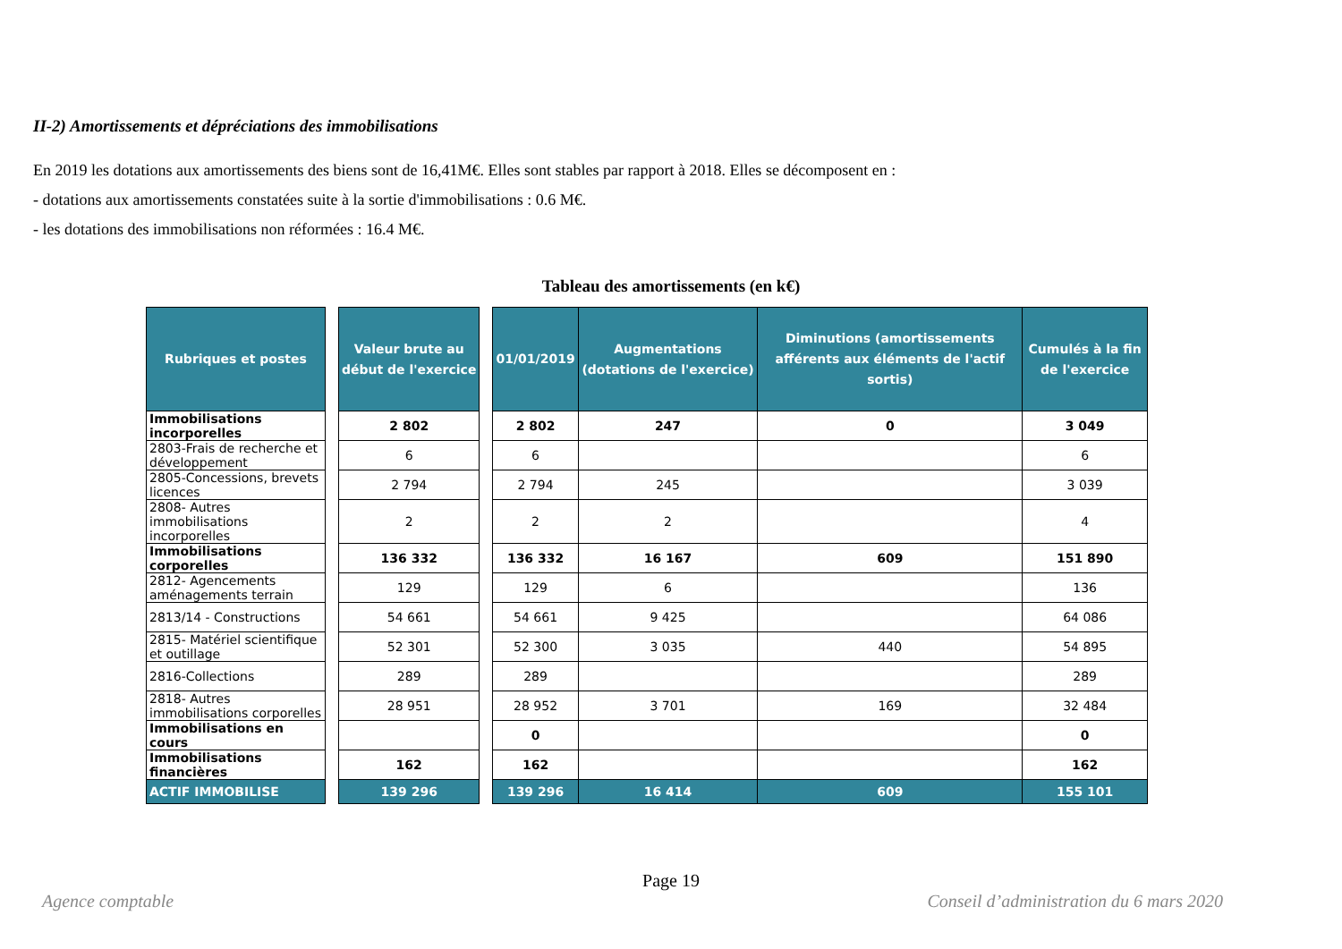II-2) Amortissements et dépréciations des immobilisations
En 2019 les dotations aux amortissements des biens sont de 16,41M€. Elles sont stables par rapport à 2018. Elles se décomposent en :
- dotations aux amortissements constatées suite à la sortie d'immobilisations : 0.6 M€.
- les dotations des immobilisations non réformées : 16.4 M€.
Tableau des amortissements (en k€)
| Rubriques et postes | | Valeur brute au début de l'exercice | | 01/01/2019 | Augmentations (dotations de l'exercice) | Diminutions (amortissements afférents aux éléments de l'actif sortis) | Cumulés à la fin de l'exercice |
| --- | --- | --- | --- | --- | --- | --- | --- |
| Immobilisations incorporelles | | 2 802 | | 2 802 | 247 | 0 | 3 049 |
| 2803-Frais de recherche et développement | | 6 | | 6 | | | 6 |
| 2805-Concessions, brevets licences | | 2 794 | | 2 794 | 245 | | 3 039 |
| 2808- Autres immobilisations incorporelles | | 2 | | 2 | 2 | | 4 |
| Immobilisations corporelles | | 136 332 | | 136 332 | 16 167 | 609 | 151 890 |
| 2812- Agencements aménagements terrain | | 129 | | 129 | 6 | | 136 |
| 2813/14 - Constructions | | 54 661 | | 54 661 | 9 425 | | 64 086 |
| 2815- Matériel scientifique et outillage | | 52 301 | | 52 300 | 3 035 | 440 | 54 895 |
| 2816-Collections | | 289 | | 289 | | | 289 |
| 2818- Autres immobilisations corporelles | | 28 951 | | 28 952 | 3 701 | 169 | 32 484 |
| Immobilisations en cours | | | | 0 | | | 0 |
| Immobilisations financières | | 162 | | 162 | | | 162 |
| ACTIF IMMOBILISE | | 139 296 | | 139 296 | 16 414 | 609 | 155 101 |
Page 19
Agence comptable Conseil d’administration du 6 mars 2020